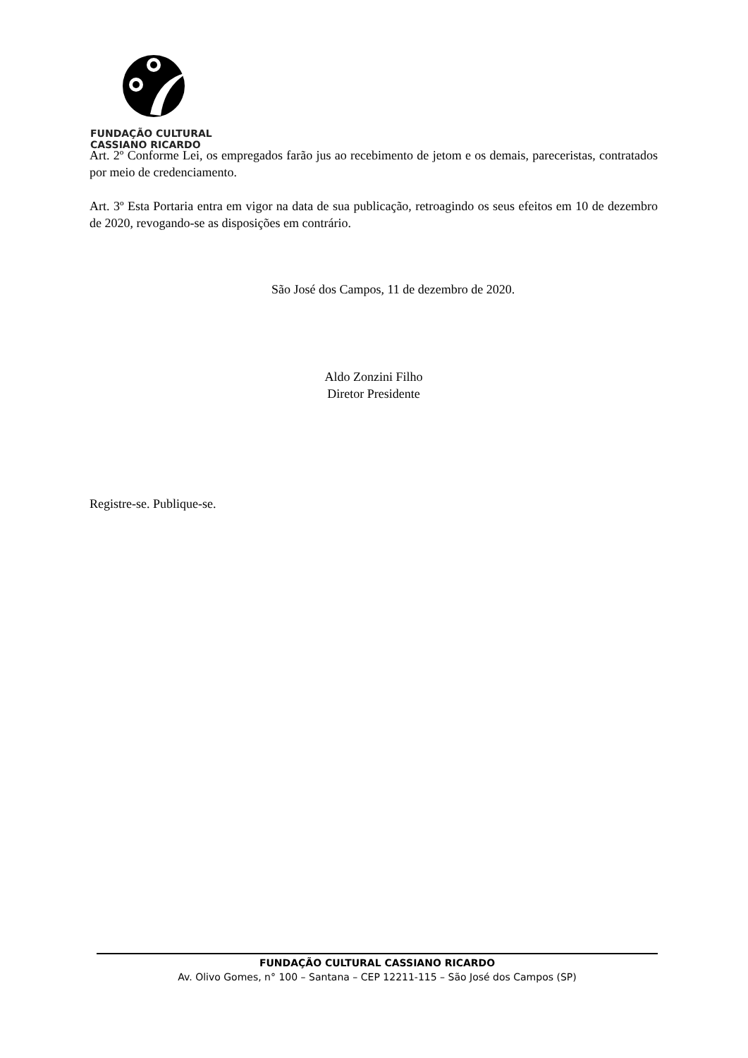FUNDAÇÃO CULTURAL
CASSIANO RICARDO
Art. 2º Conforme Lei, os empregados farão jus ao recebimento de jetom e os demais, pareceristas, contratados por meio de credenciamento.
Art. 3º Esta Portaria entra em vigor na data de sua publicação, retroagindo os seus efeitos em 10 de dezembro de 2020, revogando-se as disposições em contrário.
São José dos Campos, 11 de dezembro de 2020.
Aldo Zonzini Filho
Diretor Presidente
Registre-se. Publique-se.
FUNDAÇÃO CULTURAL CASSIANO RICARDO
Av. Olivo Gomes, n° 100 – Santana – CEP 12211-115 – São José dos Campos (SP)